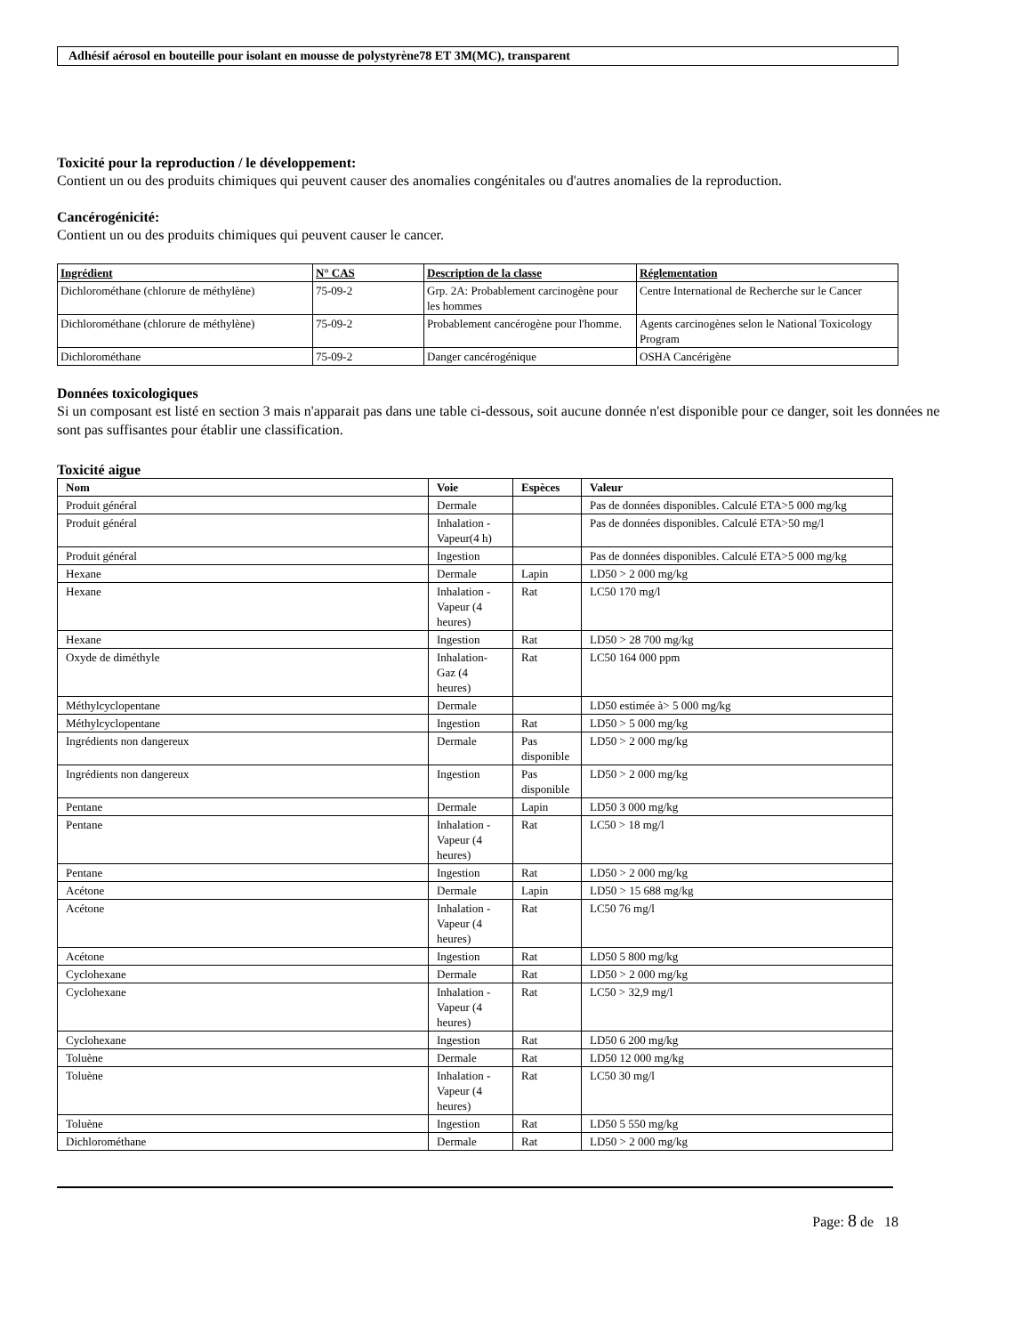Adhésif aérosol en bouteille pour isolant en mousse de polystyrène78 ET 3M(MC), transparent
Toxicité pour la reproduction / le développement:
Contient un ou des produits chimiques qui peuvent causer des anomalies congénitales ou d'autres anomalies de la reproduction.
Cancérogénicité:
Contient un ou des produits chimiques qui peuvent causer le cancer.
| Ingrédient | N° CAS | Description de la classe | Réglementation |
| --- | --- | --- | --- |
| Dichlorométhane (chlorure de méthylène) | 75-09-2 | Grp. 2A: Probablement carcinogène pour les hommes | Centre International de Recherche sur le Cancer |
| Dichlorométhane (chlorure de méthylène) | 75-09-2 | Probablement cancérogène pour l'homme. | Agents carcinogènes selon le National Toxicology Program |
| Dichlorométhane | 75-09-2 | Danger cancérogénique | OSHA Cancérigène |
Données toxicologiques
Si un composant est listé en section 3 mais n'apparait pas dans une table ci-dessous, soit aucune donnée n'est disponible pour ce danger, soit les données ne sont pas suffisantes pour établir une classification.
Toxicité aigue
| Nom | Voie | Espèces | Valeur |
| --- | --- | --- | --- |
| Produit général | Dermale | | Pas de données disponibles. Calculé ETA>5 000 mg/kg |
| Produit général | Inhalation - Vapeur(4 h) | | Pas de données disponibles. Calculé ETA>50 mg/l |
| Produit général | Ingestion | | Pas de données disponibles. Calculé ETA>5 000 mg/kg |
| Hexane | Dermale | Lapin | LD50 > 2 000 mg/kg |
| Hexane | Inhalation - Vapeur (4 heures) | Rat | LC50 170 mg/l |
| Hexane | Ingestion | Rat | LD50 > 28 700 mg/kg |
| Oxyde de diméthyle | Inhalation-Gaz (4 heures) | Rat | LC50 164 000 ppm |
| Méthylcyclopentane | Dermale | | LD50 estimée à> 5 000 mg/kg |
| Méthylcyclopentane | Ingestion | Rat | LD50 > 5 000 mg/kg |
| Ingrédients non dangereux | Dermale | Pas disponible | LD50 > 2 000 mg/kg |
| Ingrédients non dangereux | Ingestion | Pas disponible | LD50 > 2 000 mg/kg |
| Pentane | Dermale | Lapin | LD50 3 000 mg/kg |
| Pentane | Inhalation - Vapeur (4 heures) | Rat | LC50 > 18 mg/l |
| Pentane | Ingestion | Rat | LD50 > 2 000 mg/kg |
| Acétone | Dermale | Lapin | LD50 > 15 688 mg/kg |
| Acétone | Inhalation - Vapeur (4 heures) | Rat | LC50 76 mg/l |
| Acétone | Ingestion | Rat | LD50 5 800 mg/kg |
| Cyclohexane | Dermale | Rat | LD50 > 2 000 mg/kg |
| Cyclohexane | Inhalation - Vapeur (4 heures) | Rat | LC50 > 32,9 mg/l |
| Cyclohexane | Ingestion | Rat | LD50 6 200 mg/kg |
| Toluène | Dermale | Rat | LD50 12 000 mg/kg |
| Toluène | Inhalation - Vapeur (4 heures) | Rat | LC50 30 mg/l |
| Toluène | Ingestion | Rat | LD50 5 550 mg/kg |
| Dichlorométhane | Dermale | Rat | LD50 > 2 000 mg/kg |
Page: 8 de 18